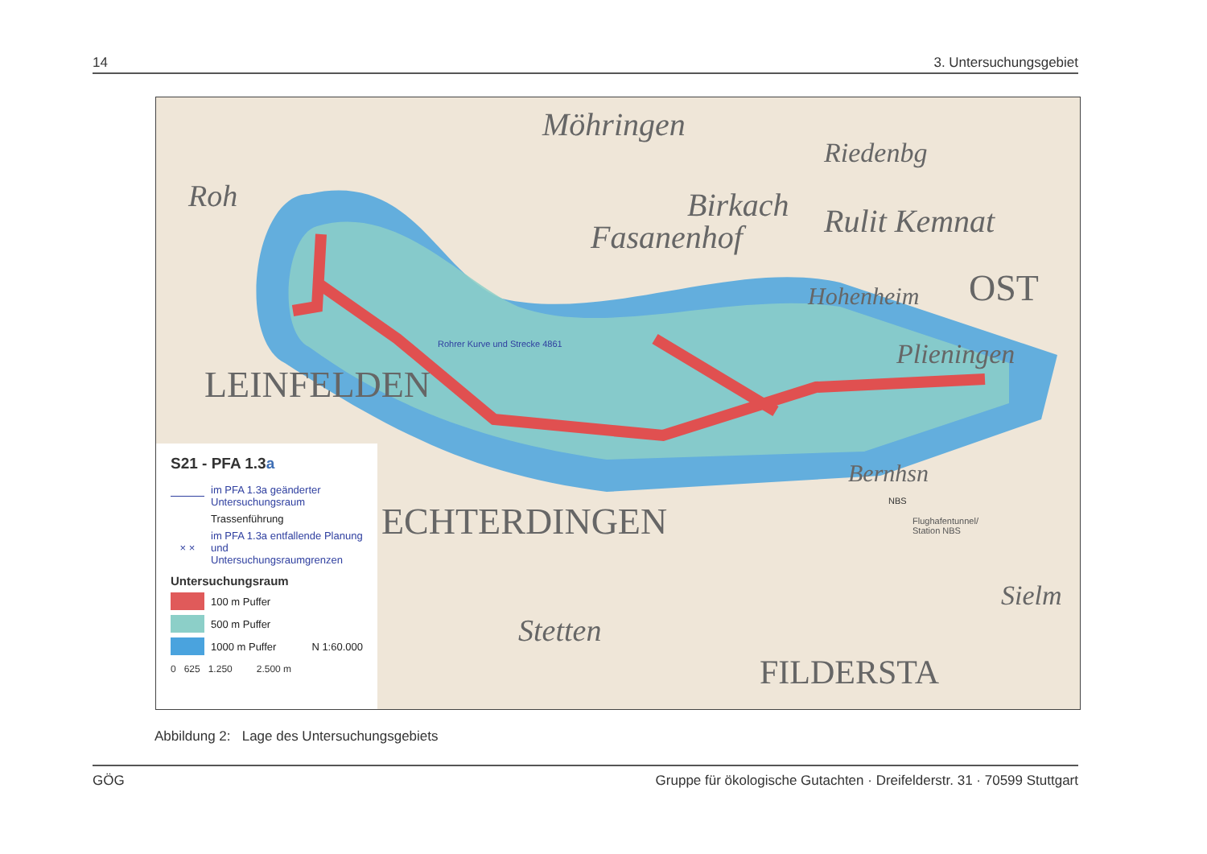14 3. Untersuchungsgebiet
Möhringen
Riedenbg
Birkach Rulit Kemnat Fasanenhof
OST
Roh
Hohenheim
Plieningen
LEINFELDEN
ECHTERDINGEN
Stetten
FILDERSTA
Bernhsn
Sielm
Rohrer Kurve und Strecke 4861
Flughafentunnel/
Station NBS
NBS
S21 - PFA 1.3a
im PFA 1.3a geänderter Untersuchungsraum
Trassenführung
× × im PFA 1.3a entfallende Planung und Untersuchungsraumgrenzen
Untersuchungsraum
100 m Puffer
500 m Puffer
1000 m Puffer N 1:60.000
0 625 1.250 2.500 m
Abbildung 2: Lage des Untersuchungsgebiets
GÖG Gruppe für ökologische Gutachten · Dreifelderstr. 31 · 70599 Stuttgart